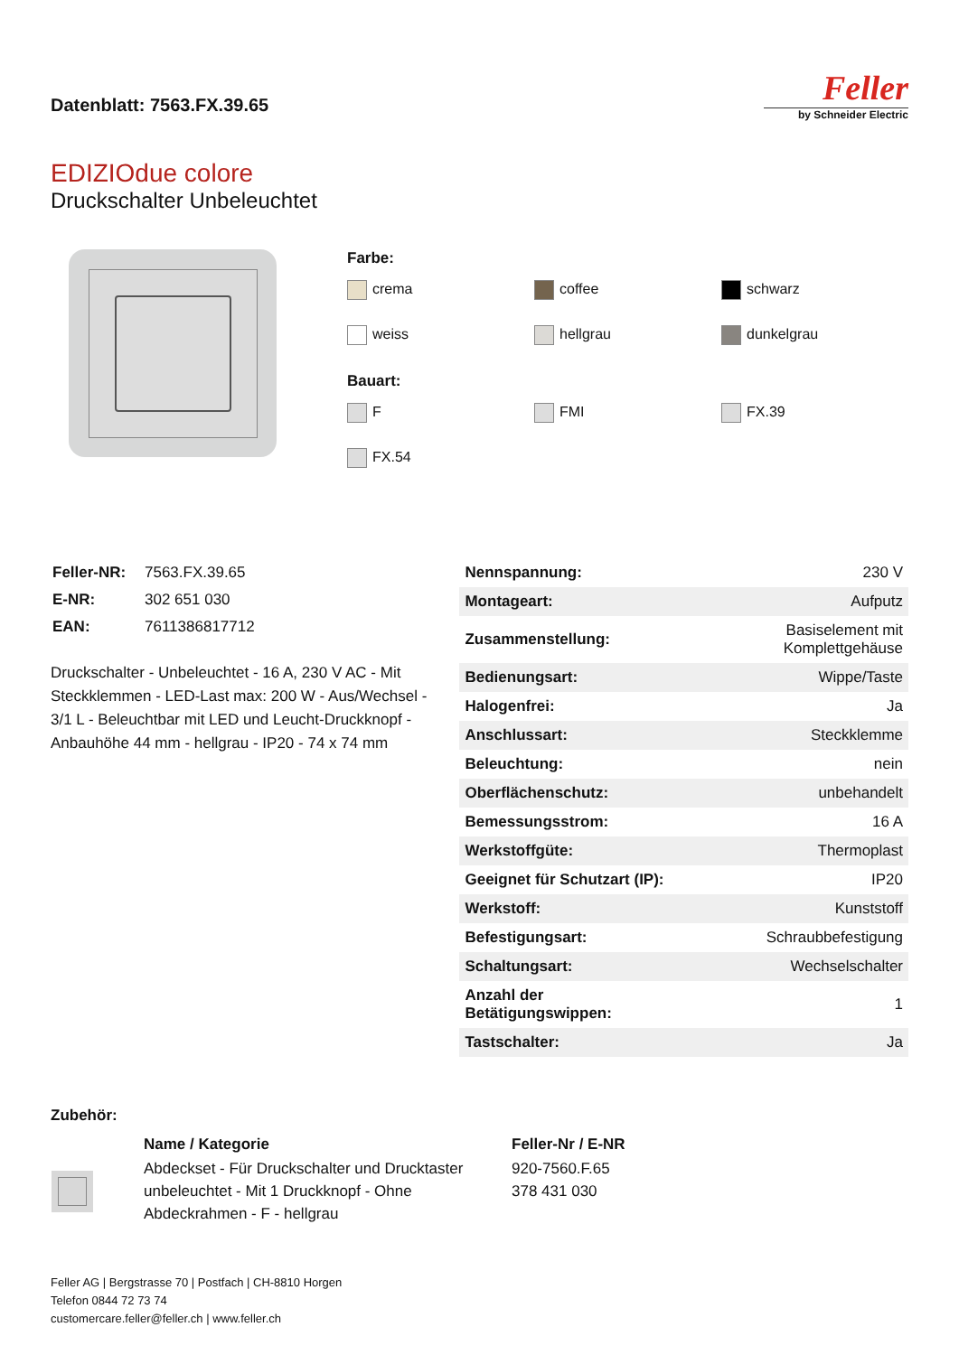Datenblatt: 7563.FX.39.65
Feller
by Schneider Electric
EDIZIOdue colore
Druckschalter Unbeleuchtet
Farbe:
crema
coffee
schwarz
weiss
hellgrau
dunkelgrau
Bauart:
F
FMI
FX.39
FX.54
| Feller-NR: | 7563.FX.39.65 |
| E-NR: | 302 651 030 |
| EAN: | 7611386817712 |
Druckschalter - Unbeleuchtet - 16 A, 230 V AC - Mit Steckklemmen - LED-Last max: 200 W - Aus/Wechsel - 3/1 L - Beleuchtbar mit LED und Leucht-Druckknopf - Anbauhöhe 44 mm - hellgrau - IP20 - 74 x 74 mm
| Nennspannung: | 230 V |
| Montageart: | Aufputz |
| Zusammenstellung: | Basiselement mit Komplettgehäuse |
| Bedienungsart: | Wippe/Taste |
| Halogenfrei: | Ja |
| Anschlussart: | Steckklemme |
| Beleuchtung: | nein |
| Oberflächenschutz: | unbehandelt |
| Bemessungsstrom: | 16 A |
| Werkstoffgüte: | Thermoplast |
| Geeignet für Schutzart (IP): | IP20 |
| Werkstoff: | Kunststoff |
| Befestigungsart: | Schraubbefestigung |
| Schaltungsart: | Wechselschalter |
| Anzahl der Betätigungswippen: | 1 |
| Tastschalter: | Ja |
Zubehör:
| | Name / Kategorie | Feller-Nr / E-NR |
| --- | --- | --- |
| | Abdeckset - Für Druckschalter und Drucktaster unbeleuchtet - Mit 1 Druckknopf - Ohne Abdeckrahmen - F - hellgrau | 920-7560.F.65 378 431 030 |
Feller AG | Bergstrasse 70 | Postfach | CH-8810 Horgen
Telefon 0844 72 73 74
customercare.feller@feller.ch | www.feller.ch